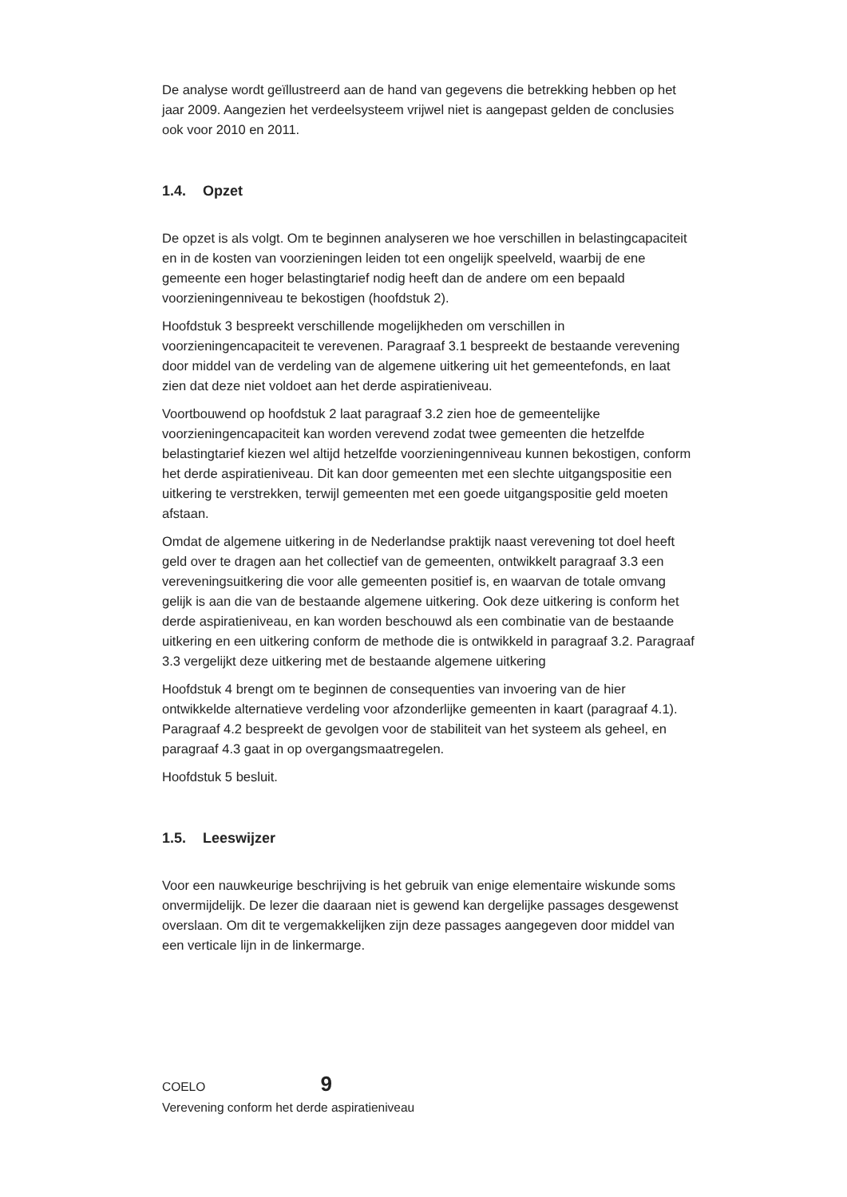De analyse wordt geïllustreerd aan de hand van gegevens die betrekking hebben op het jaar 2009. Aangezien het verdeelsysteem vrijwel niet is aangepast gelden de conclusies ook voor 2010 en 2011.
1.4. Opzet
De opzet is als volgt. Om te beginnen analyseren we hoe verschillen in belastingcapaciteit en in de kosten van voorzieningen leiden tot een ongelijk speelveld, waarbij de ene gemeente een hoger belastingtarief nodig heeft dan de andere om een bepaald voorzieningenniveau te bekostigen (hoofdstuk 2).
Hoofdstuk 3 bespreekt verschillende mogelijkheden om verschillen in voorzieningencapaciteit te verevenen. Paragraaf 3.1 bespreekt de bestaande verevening door middel van de verdeling van de algemene uitkering uit het gemeentefonds, en laat zien dat deze niet voldoet aan het derde aspiratieniveau.
Voortbouwend op hoofdstuk 2 laat paragraaf 3.2 zien hoe de gemeentelijke voorzieningencapaciteit kan worden verevend zodat twee gemeenten die hetzelfde belastingtarief kiezen wel altijd hetzelfde voorzieningenniveau kunnen bekostigen, conform het derde aspiratieniveau. Dit kan door gemeenten met een slechte uitgangspositie een uitkering te verstrekken, terwijl gemeenten met een goede uitgangspositie geld moeten afstaan.
Omdat de algemene uitkering in de Nederlandse praktijk naast verevening tot doel heeft geld over te dragen aan het collectief van de gemeenten, ontwikkelt paragraaf 3.3 een vereveningsuitkering die voor alle gemeenten positief is, en waarvan de totale omvang gelijk is aan die van de bestaande algemene uitkering. Ook deze uitkering is conform het derde aspiratieniveau, en kan worden beschouwd als een combinatie van de bestaande uitkering en een uitkering conform de methode die is ontwikkeld in paragraaf 3.2. Paragraaf 3.3 vergelijkt deze uitkering met de bestaande algemene uitkering
Hoofdstuk 4 brengt om te beginnen de consequenties van invoering van de hier ontwikkelde alternatieve verdeling voor afzonderlijke gemeenten in kaart (paragraaf 4.1). Paragraaf 4.2 bespreekt de gevolgen voor de stabiliteit van het systeem als geheel, en paragraaf 4.3 gaat in op overgangsmaatregelen.
Hoofdstuk 5 besluit.
1.5. Leeswijzer
Voor een nauwkeurige beschrijving is het gebruik van enige elementaire wiskunde soms onvermijdelijk. De lezer die daaraan niet is gewend kan dergelijke passages desgewenst overslaan. Om dit te vergemakkelijken zijn deze passages aangegeven door middel van een verticale lijn in de linkermarge.
COELO 9
Verevening conform het derde aspiratieniveau